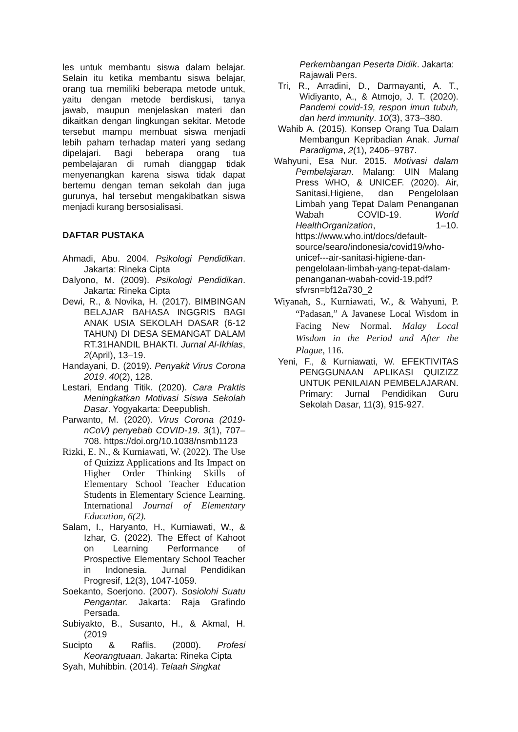les untuk membantu siswa dalam belajar. Selain itu ketika membantu siswa belajar, orang tua memiliki beberapa metode untuk, yaitu dengan metode berdiskusi, tanya jawab, maupun menjelaskan materi dan dikaitkan dengan lingkungan sekitar. Metode tersebut mampu membuat siswa menjadi lebih paham terhadap materi yang sedang dipelajari. Bagi beberapa orang tua pembelajaran di rumah dianggap tidak menyenangkan karena siswa tidak dapat bertemu dengan teman sekolah dan juga gurunya, hal tersebut mengakibatkan siswa menjadi kurang bersosialisasi.
DAFTAR PUSTAKA
Ahmadi, Abu. 2004. Psikologi Pendidikan. Jakarta: Rineka Cipta
Dalyono, M. (2009). Psikologi Pendidikan. Jakarta: Rineka Cipta
Dewi, R., & Novika, H. (2017). BIMBINGAN BELAJAR BAHASA INGGRIS BAGI ANAK USIA SEKOLAH DASAR (6-12 TAHUN) DI DESA SEMANGAT DALAM RT.31HANDIL BHAKTI. Jurnal Al-Ikhlas, 2(April), 13–19.
Handayani, D. (2019). Penyakit Virus Corona 2019. 40(2), 128.
Lestari, Endang Titik. (2020). Cara Praktis Meningkatkan Motivasi Siswa Sekolah Dasar. Yogyakarta: Deepublish.
Parwanto, M. (2020). Virus Corona (2019-nCoV) penyebab COVID-19. 3(1), 707–708. https://doi.org/10.1038/nsmb1123
Rizki, E. N., & Kurniawati, W. (2022). The Use of Quizizz Applications and Its Impact on Higher Order Thinking Skills of Elementary School Teacher Education Students in Elementary Science Learning. International Journal of Elementary Education, 6(2).
Salam, I., Haryanto, H., Kurniawati, W., & Izhar, G. (2022). The Effect of Kahoot on Learning Performance of Prospective Elementary School Teacher in Indonesia. Jurnal Pendidikan Progresif, 12(3), 1047-1059.
Soekanto, Soerjono. (2007). Sosiolohi Suatu Pengantar. Jakarta: Raja Grafindo Persada.
Subiyakto, B., Susanto, H., & Akmal, H. (2019
Sucipto & Raflis. (2000). Profesi Keorangtuaan. Jakarta: Rineka Cipta
Syah, Muhibbin. (2014). Telaah Singkat
Perkembangan Peserta Didik. Jakarta: Rajawali Pers.
Tri, R., Arradini, D., Darmayanti, A. T., Widiyanto, A., & Atmojo, J. T. (2020). Pandemi covid-19, respon imun tubuh, dan herd immunity. 10(3), 373–380.
Wahib A. (2015). Konsep Orang Tua Dalam Membangun Kepribadian Anak. Jurnal Paradigma, 2(1), 2406–9787.
Wahyuni, Esa Nur. 2015. Motivasi dalam Pembelajaran. Malang: UIN Malang Press WHO, & UNICEF. (2020). Air, Sanitasi,Higiene, dan Pengelolaan Limbah yang Tepat Dalam Penanganan Wabah COVID-19. World HealthOrganization, 1–10. https://www.who.int/docs/default-source/searo/indonesia/covid19/who-unicef---air-sanitasi-higiene-dan-pengelolaan-limbah-yang-tepat-dalam-penanganan-wabah-covid-19.pdf?sfvrsn=bf12a730_2
Wiyanah, S., Kurniawati, W., & Wahyuni, P. “Padasan,” A Javanese Local Wisdom in Facing New Normal. Malay Local Wisdom in the Period and After the Plague, 116.
Yeni, F., & Kurniawati, W. EFEKTIVITAS PENGGUNAAN APLIKASI QUIZIZZ UNTUK PENILAIAN PEMBELAJARAN. Primary: Jurnal Pendidikan Guru Sekolah Dasar, 11(3), 915-927.